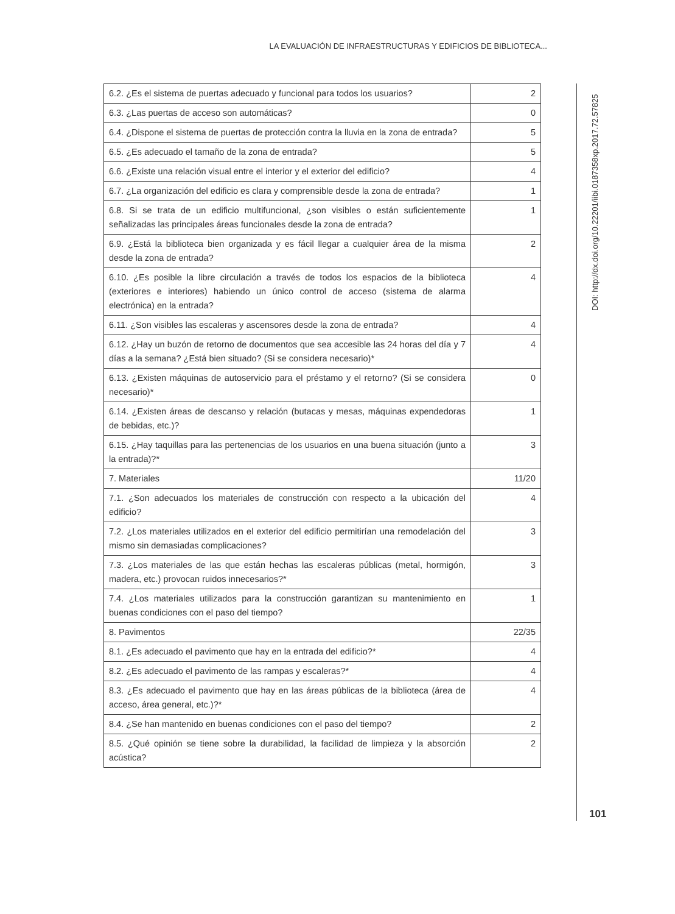LA EVALUACIÓN DE INFRAESTRUCTURAS Y EDIFICIOS DE BIBLIOTECA...
| 6.2. ¿Es el sistema de puertas adecuado y funcional para todos los usuarios? | 2 |
| 6.3. ¿Las puertas de acceso son automáticas? | 0 |
| 6.4. ¿Dispone el sistema de puertas de protección contra la lluvia en la zona de entrada? | 5 |
| 6.5. ¿Es adecuado el tamaño de la zona de entrada? | 5 |
| 6.6. ¿Existe una relación visual entre el interior y el exterior del edificio? | 4 |
| 6.7. ¿La organización del edificio es clara y comprensible desde la zona de entrada? | 1 |
| 6.8. Si se trata de un edificio multifuncional, ¿son visibles o están suficientemente señalizadas las principales áreas funcionales desde la zona de entrada? | 1 |
| 6.9. ¿Está la biblioteca bien organizada y es fácil llegar a cualquier área de la misma desde la zona de entrada? | 2 |
| 6.10. ¿Es posible la libre circulación a través de todos los espacios de la biblioteca (exteriores e interiores) habiendo un único control de acceso (sistema de alarma electrónica) en la entrada? | 4 |
| 6.11. ¿Son visibles las escaleras y ascensores desde la zona de entrada? | 4 |
| 6.12. ¿Hay un buzón de retorno de documentos que sea accesible las 24 horas del día y 7 días a la semana? ¿Está bien situado? (Si se considera necesario)* | 4 |
| 6.13. ¿Existen máquinas de autoservicio para el préstamo y el retorno? (Si se considera necesario)* | 0 |
| 6.14. ¿Existen áreas de descanso y relación (butacas y mesas, máquinas expendedoras de bebidas, etc.)? | 1 |
| 6.15. ¿Hay taquillas para las pertenencias de los usuarios en una buena situación (junto a la entrada)?* | 3 |
| 7. Materiales | 11/20 |
| 7.1. ¿Son adecuados los materiales de construcción con respecto a la ubicación del edificio? | 4 |
| 7.2. ¿Los materiales utilizados en el exterior del edificio permitirían una remodelación del mismo sin demasiadas complicaciones? | 3 |
| 7.3. ¿Los materiales de las que están hechas las escaleras públicas (metal, hormigón, madera, etc.) provocan ruidos innecesarios?* | 3 |
| 7.4. ¿Los materiales utilizados para la construcción garantizan su mantenimiento en buenas condiciones con el paso del tiempo? | 1 |
| 8. Pavimentos | 22/35 |
| 8.1. ¿Es adecuado el pavimento que hay en la entrada del edificio?* | 4 |
| 8.2. ¿Es adecuado el pavimento de las rampas y escaleras?* | 4 |
| 8.3. ¿Es adecuado el pavimento que hay en las áreas públicas de la biblioteca (área de acceso, área general, etc.)?* | 4 |
| 8.4. ¿Se han mantenido en buenas condiciones con el paso del tiempo? | 2 |
| 8.5. ¿Qué opinión se tiene sobre la durabilidad, la facilidad de limpieza y la absorción acústica? | 2 |
DOI: http://dx.doi.org/10.22201/iibi.0187358xp.2017.72.57825
101